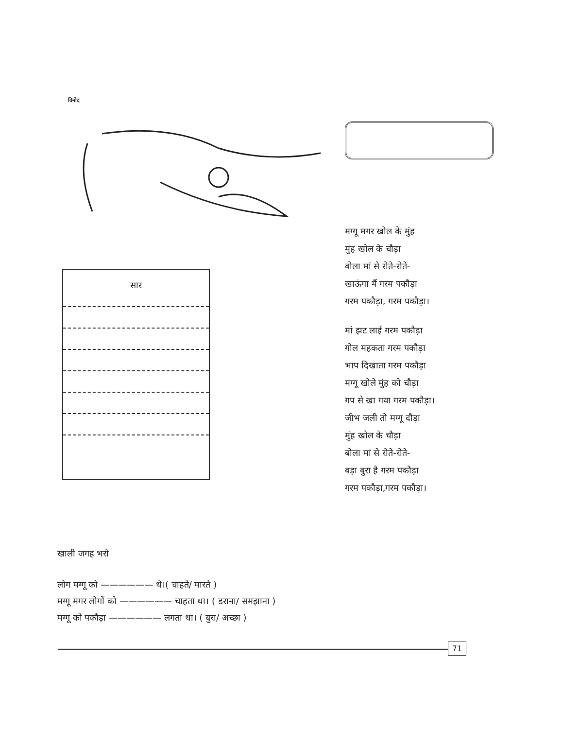विनोद
सार
मग्गू मगर खोल के मुंह
मुंह खोल के चौड़ा
बोला मां से रोते-रोते-
खाऊंगा मैं गरम पकौड़ा
गरम पकौड़ा, गरम पकौड़ा।
मां झट लाई गरम पकौड़ा
गोल महकता गरम पकौड़ा
भाप दिखाता गरम पकौड़ा
मग्गू खोले मुंह को चौड़ा
गप से खा गया गरम पकौड़ा।
जीभ जली तो मग्गू दौड़ा
मुंह खोल के चौड़ा
बोला मां से रोते-रोते-
बड़ा बुरा है गरम पकौड़ा
गरम पकौड़ा,गरम पकौड़ा।
खाली जगह भरो
लोग मग्गू को —————— थे।( चाहते/ मारते )
मग्गू मगर लोगों को —————— चाहता था। ( डराना/ समझाना )
मग्गू को पकौड़ा —————— लगता था। ( बुरा/ अच्छा )
71